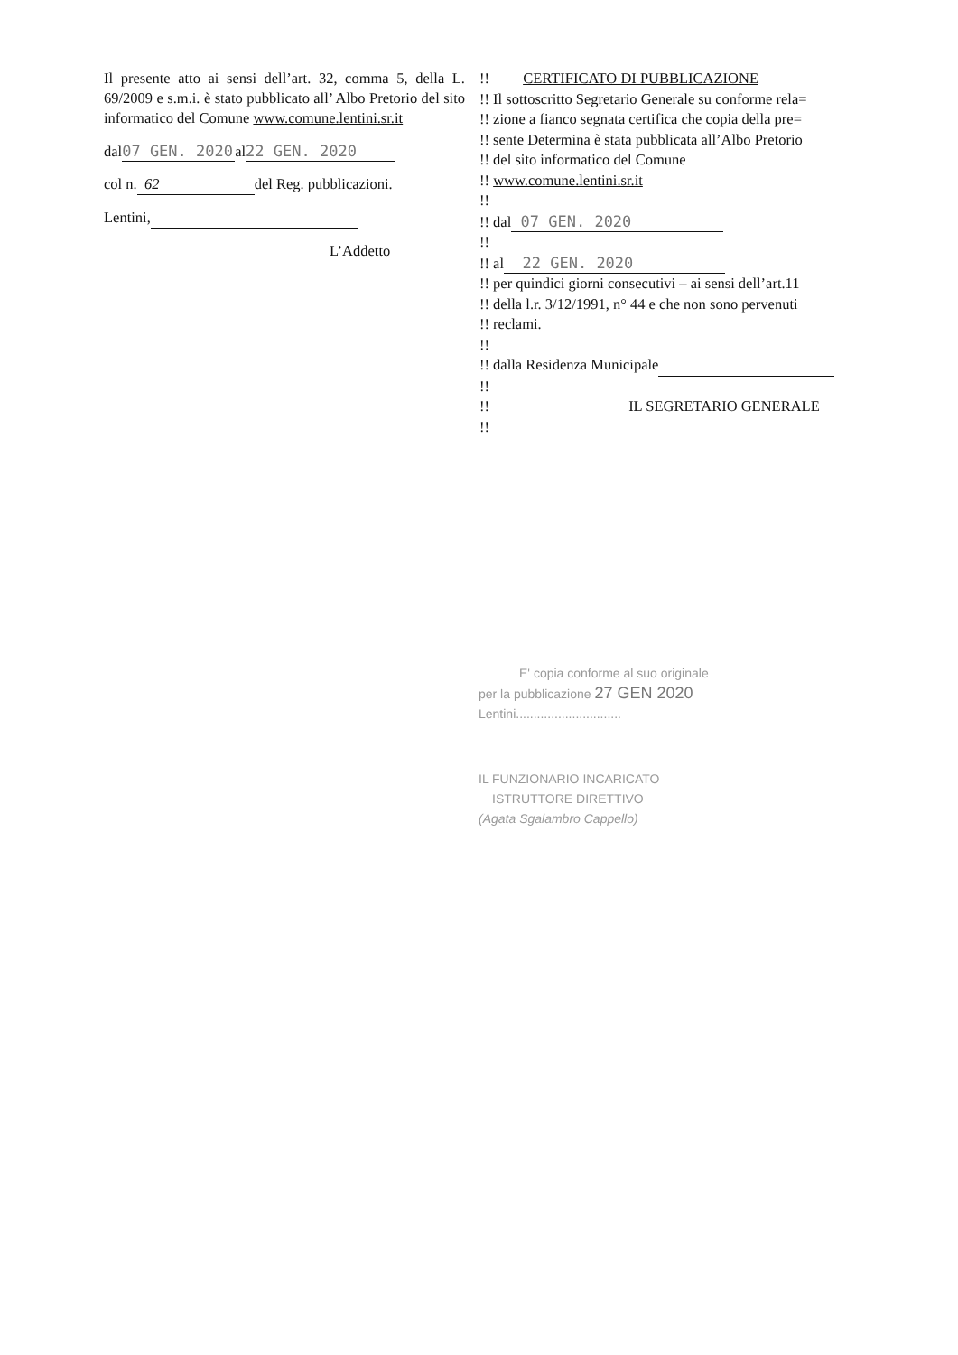Il presente atto ai sensi dell’art. 32, comma 5, della L. 69/2009 e s.m.i. è stato pubblicato all’ Albo Pretorio del sito informatico del Comune www.comune.lentini.sr.it
dal 07 GEN. 2020 al 22 GEN. 2020
col n. 62 del Reg. pubblicazioni.
Lentini,
L’Addetto
!! CERTIFICATO DI PUBBLICAZIONE
!! Il sottoscritto Segretario Generale su conforme rela=
!! zione a fianco segnata certifica che copia della pre=
!! sente Determina è stata pubblicata all’Albo Pretorio
!! del sito informatico del Comune
!! www.comune.lentini.sr.it
!!
!! dal 07 GEN. 2020
!!
!! al 22 GEN. 2020
!! per quindici giorni consecutivi – ai sensi dell’art.11
!! della l.r. 3/12/1991, n° 44 e che non sono pervenuti
!! reclami.
!!
!! dalla Residenza Municipale
!!
!! IL SEGRETARIO GENERALE
!!
E' copia conforme al suo originale
per la pubblicazione 27 GEN 2020
Lentini..............................
IL FUNZIONARIO INCARICATO
ISTRUTTORE DIRETTIVO
(Agata Sgalambro Cappello)